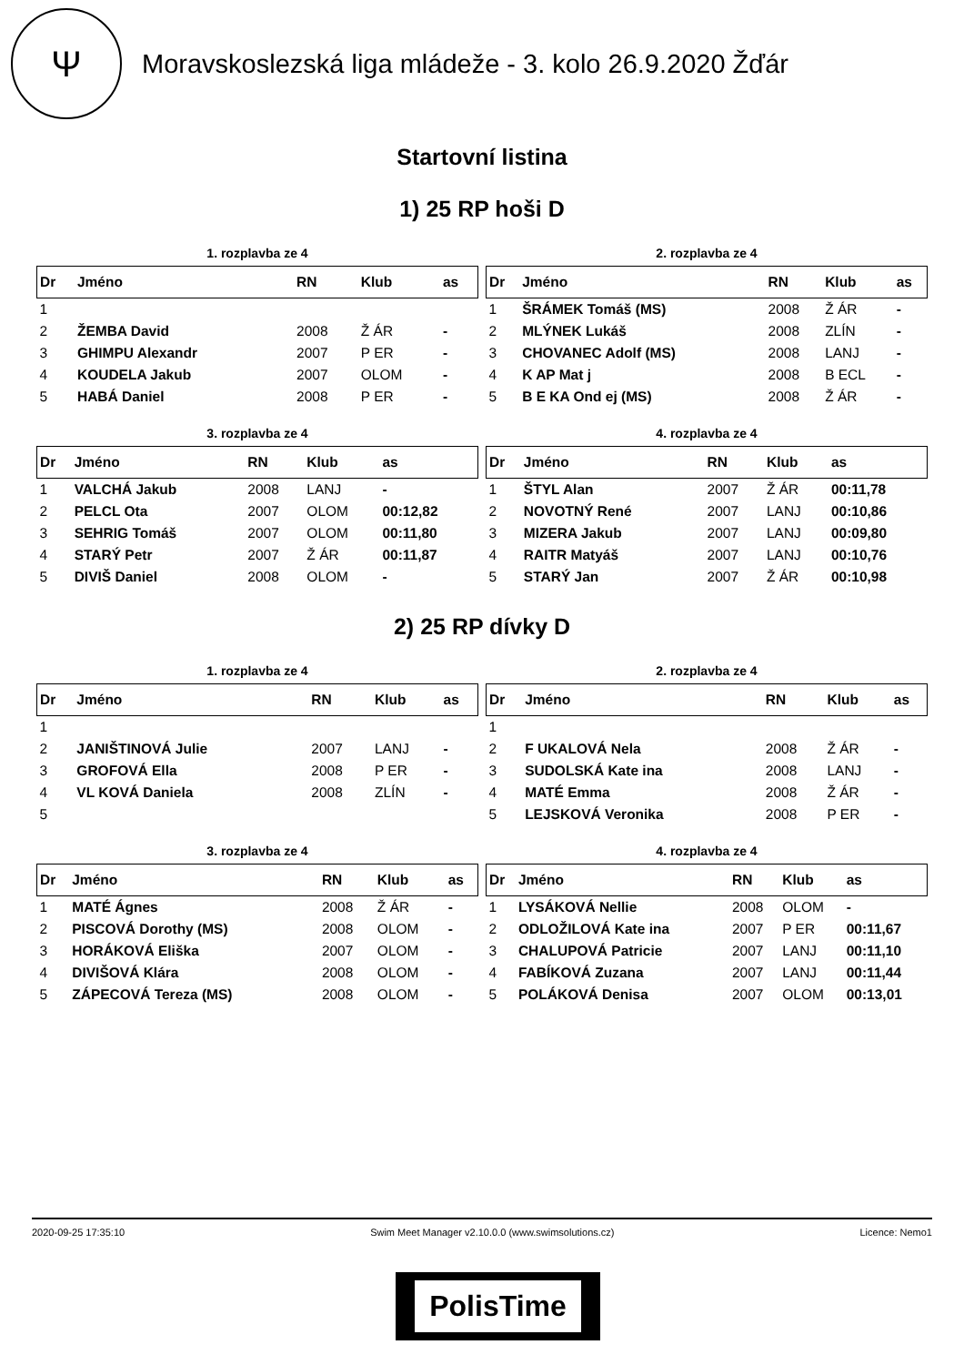Ψ
Moravskoslezská liga mládeže - 3. kolo 26.9.2020 Žďár
Startovní listina
1) 25 RP hoši D
1. rozplavba ze 4
| Dr | Jméno | RN | Klub | as |
| --- | --- | --- | --- | --- |
| 1 | | | | |
| 2 | ŽEMBA David | 2008 | Ž ÁR | - |
| 3 | GHIMPU Alexandr | 2007 | P ER | - |
| 4 | KOUDELA Jakub | 2007 | OLOM | - |
| 5 | HABÁ Daniel | 2008 | P ER | - |
2. rozplavba ze 4
| Dr | Jméno | RN | Klub | as |
| --- | --- | --- | --- | --- |
| 1 | ŠRÁMEK Tomáš (MS) | 2008 | Ž ÁR | - |
| 2 | MLÝNEK Lukáš | 2008 | ZLÍN | - |
| 3 | CHOVANEC Adolf (MS) | 2008 | LANJ | - |
| 4 | K AP Mat j | 2008 | B ECL | - |
| 5 | B E KA Ond ej (MS) | 2008 | Ž ÁR | - |
3. rozplavba ze 4
| Dr | Jméno | RN | Klub | as |
| --- | --- | --- | --- | --- |
| 1 | VALCHÁ Jakub | 2008 | LANJ | - |
| 2 | PELCL Ota | 2007 | OLOM | 00:12,82 |
| 3 | SEHRIG Tomáš | 2007 | OLOM | 00:11,80 |
| 4 | STARÝ Petr | 2007 | Ž ÁR | 00:11,87 |
| 5 | DIVIŠ Daniel | 2008 | OLOM | - |
4. rozplavba ze 4
| Dr | Jméno | RN | Klub | as |
| --- | --- | --- | --- | --- |
| 1 | ŠTYL Alan | 2007 | Ž ÁR | 00:11,78 |
| 2 | NOVOTNÝ René | 2007 | LANJ | 00:10,86 |
| 3 | MIZERA Jakub | 2007 | LANJ | 00:09,80 |
| 4 | RAITR Matyáš | 2007 | LANJ | 00:10,76 |
| 5 | STARÝ Jan | 2007 | Ž ÁR | 00:10,98 |
2) 25 RP dívky D
1. rozplavba ze 4
| Dr | Jméno | RN | Klub | as |
| --- | --- | --- | --- | --- |
| 1 | | | | |
| 2 | JANIŠTINOVÁ Julie | 2007 | LANJ | - |
| 3 | GROFOVÁ Ella | 2008 | P ER | - |
| 4 | VL KOVÁ Daniela | 2008 | ZLÍN | - |
| 5 | | | | |
2. rozplavba ze 4
| Dr | Jméno | RN | Klub | as |
| --- | --- | --- | --- | --- |
| 1 | | | | |
| 2 | F UKALOVÁ Nela | 2008 | Ž ÁR | - |
| 3 | SUDOLSKÁ Kate ina | 2008 | LANJ | - |
| 4 | MATÉ Emma | 2008 | Ž ÁR | - |
| 5 | LEJSKOVÁ Veronika | 2008 | P ER | - |
3. rozplavba ze 4
| Dr | Jméno | RN | Klub | as |
| --- | --- | --- | --- | --- |
| 1 | MATÉ Ágnes | 2008 | Ž ÁR | - |
| 2 | PISCOVÁ Dorothy (MS) | 2008 | OLOM | - |
| 3 | HORÁKOVÁ Eliška | 2007 | OLOM | - |
| 4 | DIVIŠOVÁ Klára | 2008 | OLOM | - |
| 5 | ZÁPECOVÁ Tereza (MS) | 2008 | OLOM | - |
4. rozplavba ze 4
| Dr | Jméno | RN | Klub | as |
| --- | --- | --- | --- | --- |
| 1 | LYSÁKOVÁ Nellie | 2008 | OLOM | - |
| 2 | ODLOŽILOVÁ Kate ina | 2007 | P ER | 00:11,67 |
| 3 | CHALUPOVÁ Patricie | 2007 | LANJ | 00:11,10 |
| 4 | FABÍKOVÁ Zuzana | 2007 | LANJ | 00:11,44 |
| 5 | POLÁKOVÁ Denisa | 2007 | OLOM | 00:13,01 |
2020-09-25 17:35:10 Swim Meet Manager v2.10.0.0 (www.swimsolutions.cz) Licence: Nemo1
PolisTime